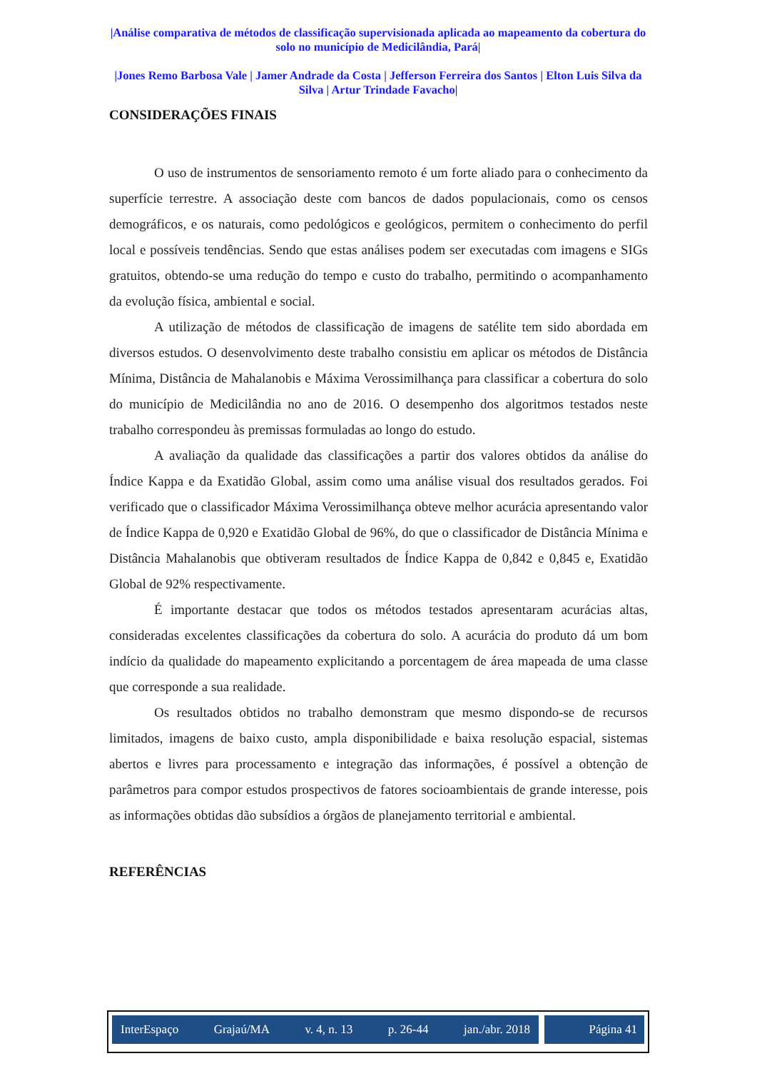|Análise comparativa de métodos de classificação supervisionada aplicada ao mapeamento da cobertura do solo no município de Medicilândia, Pará|
|Jones Remo Barbosa Vale | Jamer Andrade da Costa | Jefferson Ferreira dos Santos | Elton Luis Silva da Silva | Artur Trindade Favacho|
CONSIDERAÇÕES FINAIS
O uso de instrumentos de sensoriamento remoto é um forte aliado para o conhecimento da superfície terrestre. A associação deste com bancos de dados populacionais, como os censos demográficos, e os naturais, como pedológicos e geológicos, permitem o conhecimento do perfil local e possíveis tendências. Sendo que estas análises podem ser executadas com imagens e SIGs gratuitos, obtendo-se uma redução do tempo e custo do trabalho, permitindo o acompanhamento da evolução física, ambiental e social.
A utilização de métodos de classificação de imagens de satélite tem sido abordada em diversos estudos. O desenvolvimento deste trabalho consistiu em aplicar os métodos de Distância Mínima, Distância de Mahalanobis e Máxima Verossimilhança para classificar a cobertura do solo do município de Medicilândia no ano de 2016. O desempenho dos algoritmos testados neste trabalho correspondeu às premissas formuladas ao longo do estudo.
A avaliação da qualidade das classificações a partir dos valores obtidos da análise do Índice Kappa e da Exatidão Global, assim como uma análise visual dos resultados gerados. Foi verificado que o classificador Máxima Verossimilhança obteve melhor acurácia apresentando valor de Índice Kappa de 0,920 e Exatidão Global de 96%, do que o classificador de Distância Mínima e Distância Mahalanobis que obtiveram resultados de Índice Kappa de 0,842 e 0,845 e, Exatidão Global de 92% respectivamente.
É importante destacar que todos os métodos testados apresentaram acurácias altas, consideradas excelentes classificações da cobertura do solo. A acurácia do produto dá um bom indício da qualidade do mapeamento explicitando a porcentagem de área mapeada de uma classe que corresponde a sua realidade.
Os resultados obtidos no trabalho demonstram que mesmo dispondo-se de recursos limitados, imagens de baixo custo, ampla disponibilidade e baixa resolução espacial, sistemas abertos e livres para processamento e integração das informações, é possível a obtenção de parâmetros para compor estudos prospectivos de fatores socioambientais de grande interesse, pois as informações obtidas dão subsídios a órgãos de planejamento territorial e ambiental.
REFERÊNCIAS
InterEspaço Grajaú/MA v. 4, n. 13 p. 26-44 jan./abr. 2018
Página 41